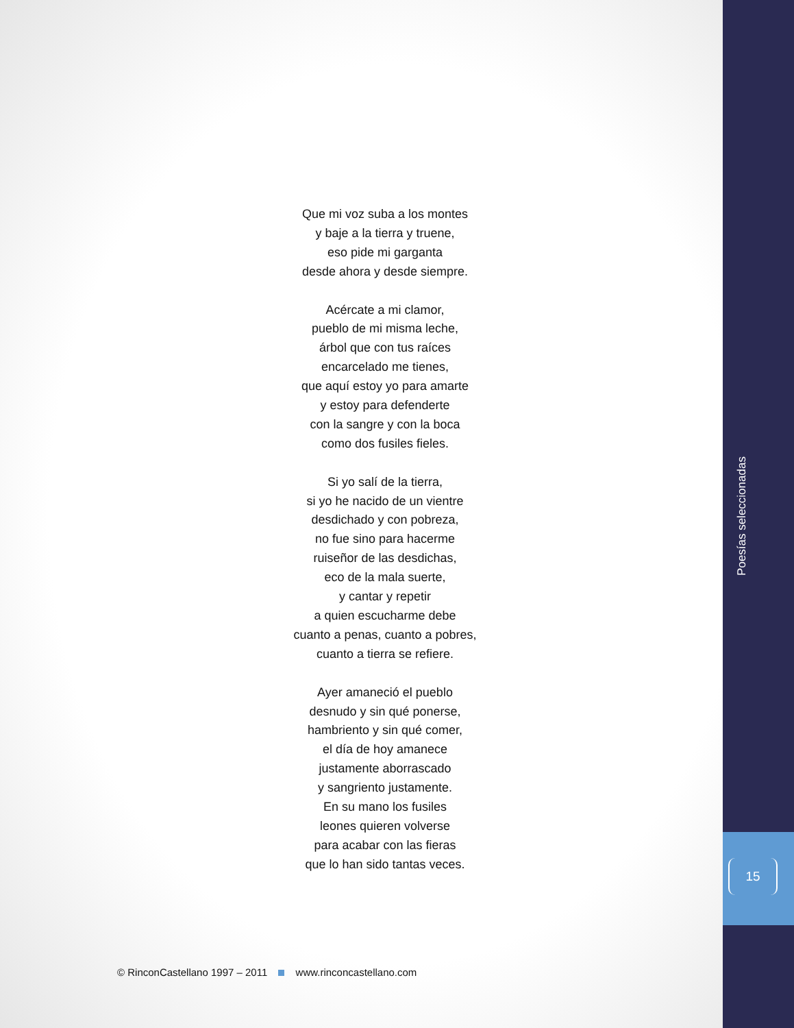Que mi voz suba a los montes
y baje a la tierra y truene,
eso pide mi garganta
desde ahora y desde siempre.
Acércate a mi clamor,
pueblo de mi misma leche,
árbol que con tus raíces
encarcelado me tienes,
que aquí estoy yo para amarte
y estoy para defenderte
con la sangre y con la boca
como dos fusiles fieles.
Si yo salí de la tierra,
si yo he nacido de un vientre
desdichado y con pobreza,
no fue sino para hacerme
ruiseñor de las desdichas,
eco de la mala suerte,
y cantar y repetir
a quien escucharme debe
cuanto a penas, cuanto a pobres,
cuanto a tierra se refiere.
Ayer amaneció el pueblo
desnudo y sin qué ponerse,
hambriento y sin qué comer,
el día de hoy amanece
justamente aborrascado
y sangriento justamente.
En su mano los fusiles
leones quieren volverse
para acabar con las fieras
que lo han sido tantas veces.
Poesías seleccionadas
15
© RinconCastellano 1997 – 2011 www.rinconcastellano.com